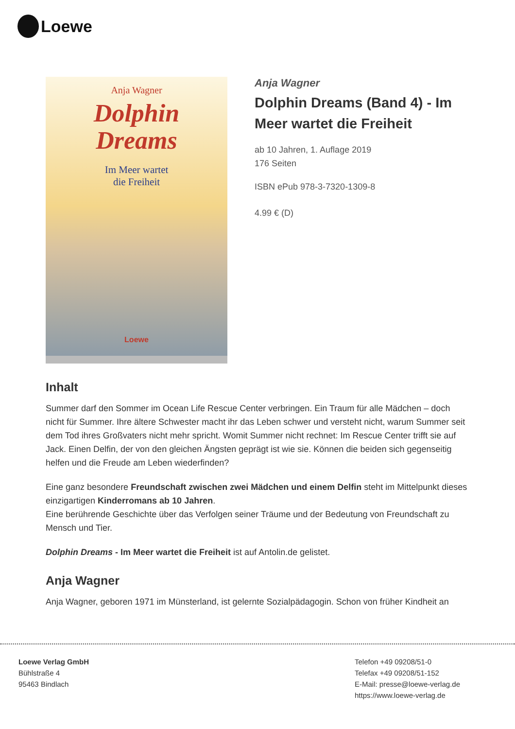Loewe
Anja Wagner
Dolphin
Dreams
Im Meer wartet
die Freiheit
Loewe
Anja Wagner
Dolphin Dreams (Band 4) - Im Meer wartet die Freiheit
ab 10 Jahren, 1. Auflage 2019
176 Seiten
ISBN ePub 978-3-7320-1309-8
4.99 € (D)
Inhalt
Summer darf den Sommer im Ocean Life Rescue Center verbringen. Ein Traum für alle Mädchen – doch nicht für Summer. Ihre ältere Schwester macht ihr das Leben schwer und versteht nicht, warum Summer seit dem Tod ihres Großvaters nicht mehr spricht. Womit Summer nicht rechnet: Im Rescue Center trifft sie auf Jack. Einen Delfin, der von den gleichen Ängsten geprägt ist wie sie. Können die beiden sich gegenseitig helfen und die Freude am Leben wiederfinden?
Eine ganz besondere Freundschaft zwischen zwei Mädchen und einem Delfin steht im Mittelpunkt dieses einzigartigen Kinderromans ab 10 Jahren.
Eine berührende Geschichte über das Verfolgen seiner Träume und der Bedeutung von Freundschaft zu Mensch und Tier.
Dolphin Dreams - Im Meer wartet die Freiheit ist auf Antolin.de gelistet.
Anja Wagner
Anja Wagner, geboren 1971 im Münsterland, ist gelernte Sozialpädagogin. Schon von früher Kindheit an
Loewe Verlag GmbH
Bühlstraße 4
95463 Bindlach
Telefon +49 09208/51-0
Telefax +49 09208/51-152
E-Mail: presse@loewe-verlag.de
https://www.loewe-verlag.de